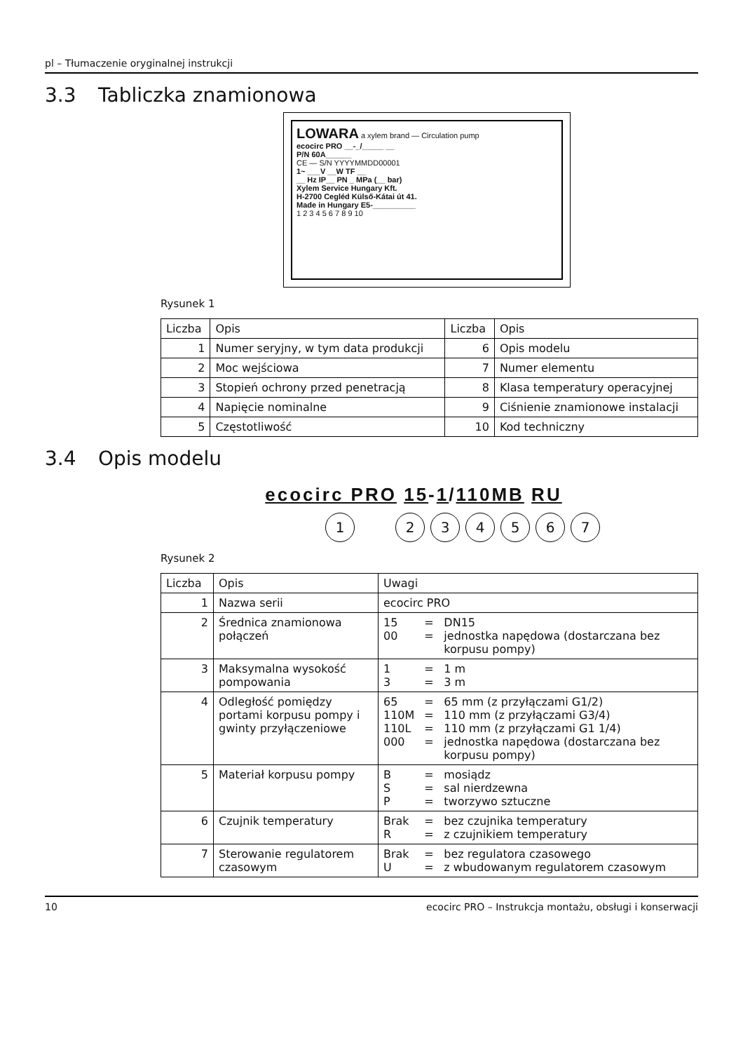pl – Tłumaczenie oryginalnej instrukcji
3.3 Tabliczka znamionowa
LOWARA a xylem brand — Circulation pump
ecocirc PRO __-_/_____ __
P/N 60A______
CE — S/N YYYYMMDD00001
1~ ___V __W TF __
__ Hz IP__ PN _ MPa (__ bar)
Xylem Service Hungary Kft.
H-2700 Cegléd Külső-Kátai út 41.
Made in Hungary E5-__________
1 2 3 4 5 6 7 8 9 10
Rysunek 1
| Liczba | Opis | Liczba | Opis |
| --- | --- | --- | --- |
| 1 | Numer seryjny, w tym data produkcji | 6 | Opis modelu |
| 2 | Moc wejściowa | 7 | Numer elementu |
| 3 | Stopień ochrony przed penetracją | 8 | Klasa temperatury operacyjnej |
| 4 | Napięcie nominalne | 9 | Ciśnienie znamionowe instalacji |
| 5 | Częstotliwość | 10 | Kod techniczny |
3.4 Opis modelu
ecocirc PRO 15-1/110M B RU
1 2 3 4 5 6 7
Rysunek 2
| Liczba | Opis | Uwagi | | |
| --- | --- | --- | --- | --- |
| 1 | Nazwa serii | ecocirc PRO | | |
| 2 | Średnica znamionowa połączeń | 15 00 | = = | DN15 jednostka napędowa (dostarczana bez korpusu pompy) |
| 3 | Maksymalna wysokość pompowania | 1 3 | = = | 1 m 3 m |
| 4 | Odległość pomiędzy portami korpusu pompy i gwinty przyłączeniowe | 65 110M 110L 000 | = = = = | 65 mm (z przyłączami G1/2) 110 mm (z przyłączami G3/4) 110 mm (z przyłączami G1 1/4) jednostka napędowa (dostarczana bez korpusu pompy) |
| 5 | Materiał korpusu pompy | B S P | = = = | mosiądz sal nierdzewna tworzywo sztuczne |
| 6 | Czujnik temperatury | Brak R | = = | bez czujnika temperatury z czujnikiem temperatury |
| 7 | Sterowanie regulatorem czasowym | Brak U | = = | bez regulatora czasowego z wbudowanym regulatorem czasowym |
10 ecocirc PRO – Instrukcja montażu, obsługi i konserwacji